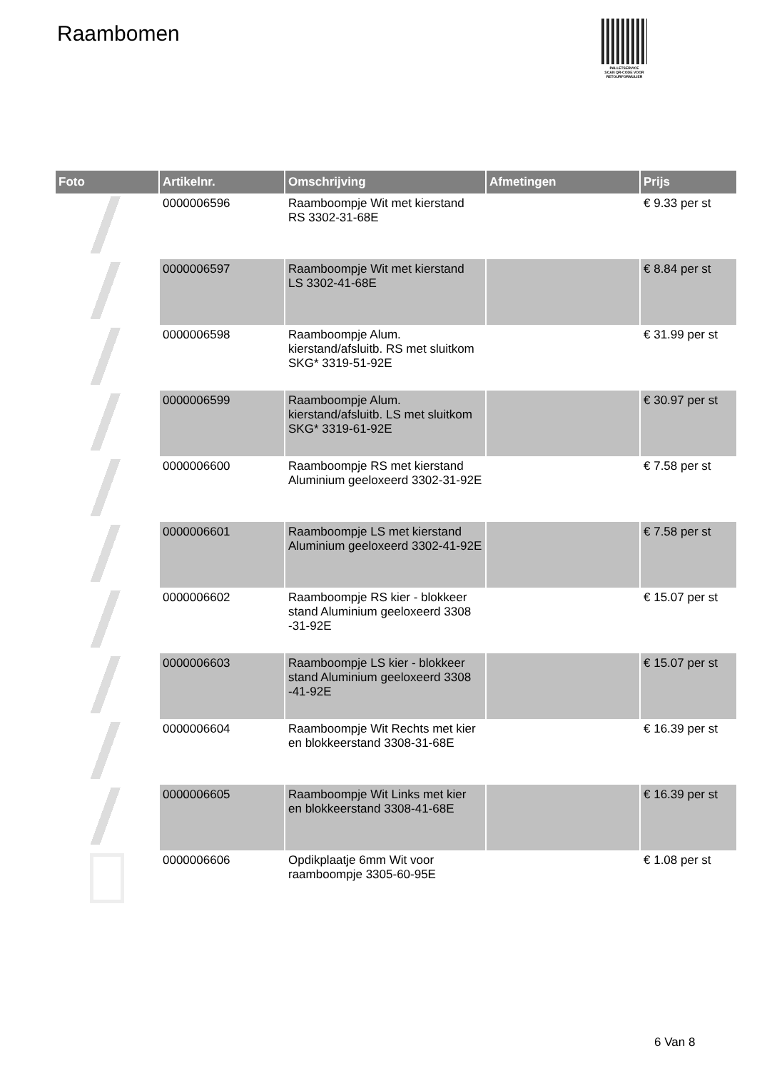Raambomen
PALLETSERVICE
SCAN QR-CODE VOOR
RETOURFORMULIER
| Foto | Artikelnr. | Omschrijving | Afmetingen | Prijs |
| --- | --- | --- | --- | --- |
| | 0000006596 | Raamboompje Wit met kierstand RS 3302-31-68E | | € 9.33 per st |
| | 0000006597 | Raamboompje Wit met kierstand LS 3302-41-68E | | € 8.84 per st |
| | 0000006598 | Raamboompje Alum. kierstand/afsluitb. RS met sluitkom SKG* 3319-51-92E | | € 31.99 per st |
| | 0000006599 | Raamboompje Alum. kierstand/afsluitb. LS met sluitkom SKG* 3319-61-92E | | € 30.97 per st |
| | 0000006600 | Raamboompje RS met kierstand Aluminium geeloxeerd 3302-31-92E | | € 7.58 per st |
| | 0000006601 | Raamboompje LS met kierstand Aluminium geeloxeerd 3302-41-92E | | € 7.58 per st |
| | 0000006602 | Raamboompje RS kier - blokkeer stand Aluminium geeloxeerd 3308 -31-92E | | € 15.07 per st |
| | 0000006603 | Raamboompje LS kier - blokkeer stand Aluminium geeloxeerd 3308 -41-92E | | € 15.07 per st |
| | 0000006604 | Raamboompje Wit Rechts met kier en blokkeerstand 3308-31-68E | | € 16.39 per st |
| | 0000006605 | Raamboompje Wit Links met kier en blokkeerstand 3308-41-68E | | € 16.39 per st |
| | 0000006606 | Opdikplaatje 6mm Wit voor raamboompje 3305-60-95E | | € 1.08 per st |
6 Van 8